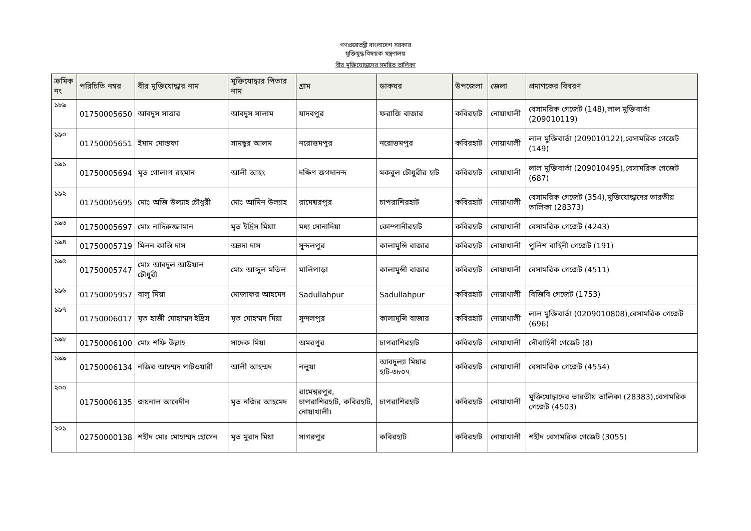গণপ্রজাতন্ত্রী বাংলাদেশ সরকার
মুক্তিযুদ্ধ বিষয়ক মন্ত্রণালয়
বীর মুক্তিযোদ্ধাদের সমন্বিত তালিকা
| ক্রমিক নং | পরিচিতি নম্বর | বীর মুক্তিযোদ্ধার নাম | মুক্তিযোদ্ধার পিতার নাম | গ্রাম | ডাকঘর | উপজেলা | জেলা | প্রমাণকের বিবরণ |
| --- | --- | --- | --- | --- | --- | --- | --- | --- |
| ১৮৯ | 01750005650 | আবদুস সাত্তার | আবদুস সালাম | যাদবপুর | ফরাজি বাজার | কবিরহাট | নোয়াখালী | বেসামরিক গেজেট (148),লাল মুক্তিবার্তা (209010119) |
| ১৯০ | 01750005651 | ইমাম মোস্তফা | সামছুর আলম | নরোত্তমপুর | নরোত্তমপুর | কবিরহাট | নোয়াখালী | লাল মুক্তিবার্তা (209010122),বেসামরিক গেজেট (149) |
| ১৯১ | 01750005694 | মৃত গোলাপ রহমান | আলী আহং | দক্ষিণ জগদানন্দ | মকবুল চৌধুরীর হাট | কবিরহাট | নোয়াখালী | লাল মুক্তিবার্তা (209010495),বেসামরিক গেজেট (687) |
| ১৯২ | 01750005695 | মোঃ অজি উল্যাহ চৌধুরী | মোঃ আমিন উল্যাহ | রামেশ্বরপুর | চাপরাশিরহাট | কবিরহাট | নোয়াখালী | বেসামরিক গেজেট (354),মুক্তিযোদ্ধাদের ভারতীয় তালিকা (28373) |
| ১৯৩ | 01750005697 | মোঃ নাদিরুজ্জামান | মৃত ইদ্রিস মিয়াা | মধ্য সোনাদিয়া | কোম্পানীরহাট | কবিরহাট | নোয়াখালী | বেসামরিক গেজেট (4243) |
| ১৯৪ | 01750005719 | মিলন কান্তি দাস | অন্নদা দাস | সুন্দলপুর | কালামুন্সি বাজার | কবিরহাট | নোয়াখালী | পুলিশ বাহিনী গেজেট (191) |
| ১৯৫ | 01750005747 | মোঃ আবদুল আউয়াল চৌধুরী | মোঃ আব্দুল মতিল | মালিপাড়া | কালামুন্সী বাজার | কবিরহাট | নোয়াখালী | বেসামরিক গেজেট (4511) |
| ১৯৬ | 01750005957 | বালু মিয়া | মোজাফর আহমেদ | Sadullahpur | Sadullahpur | কবিরহাট | নোয়াখালী | বিজিবি গেজেট (1753) |
| ১৯৭ | 01750006017 | মৃত হাজী মোহাম্মদ ইদ্রিস | মৃত মোহম্মদ মিয়া | সুন্দলপুর | কালামুন্সি বাজার | কবিরহাট | নোয়াখালী | লাল মুক্তিবার্তা (0209010808),বেসামরিক গেজেট (696) |
| ১৯৮ | 01750006100 | মোঃ শফি উল্লাহ | সাদেক মিয়া | অমরপুর | চাপরাশিরহাট | কবিরহাট | নোয়াখালী | নৌবাহিনী গেজেট (8) |
| ১৯৯ | 01750006134 | নজির আহম্মদ পাটওয়ারী | আলী আহম্মদ | নলুয়া | আবদুল্যা মিয়ার হাট-৩৮০৭ | কবিরহাট | নোয়াখালী | বেসামরিক গেজেট (4554) |
| ২০০ | 01750006135 | জয়নাল আবেদীন | মৃত নজির আহমেদ | রামেশ্বরপুর, চাপরাশিরহাট, কবিরহাট, নোয়াখালী। | চাপরাশিরহাট | কবিরহাট | নোয়াখালী | মুক্তিযোদ্ধাদের ভারতীয় তালিকা (28383),বেসামরিক গেজেট (4503) |
| ২০১ | 02750000138 | শহীদ মোঃ মোহাম্মদ হোসেন | মৃত মুরাদ মিয়া | সাগরপুর | কবিরহাট | কবিরহাট | নোয়াখালী | শহীদ বেসামরিক গেজেট (3055) |